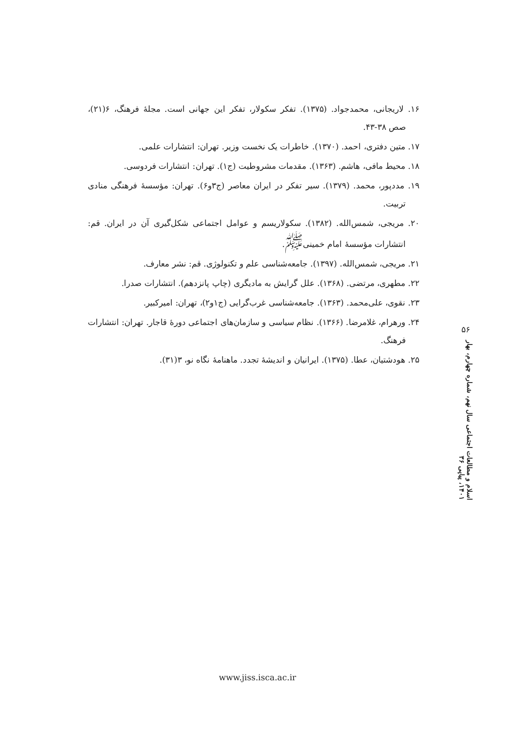۱۶. لاریجانی، محمدجواد. (۱۳۷۵). تفکر سکولار، تفکر این جهانی است. مجلهٔ فرهنگ، ۶(۲۱)، صص ۳۸-۴۳.
۱۷. متین دفتری، احمد. (۱۳۷۰). خاطرات یک نخست وزیر. تهران: انتشارات علمی.
۱۸. محیط مافی، هاشم. (۱۳۶۳). مقدمات مشروطیت (ج۱). تهران: انتشارات فردوسی.
۱۹. مددپور، محمد. (۱۳۷۹). سیر تفکر در ایران معاصر (ج۳و۶). تهران: مؤسسهٔ فرهنگی منادی تربیت.
۲۰. مریجی، شمس‌الله. (۱۳۸۲). سکولاریسم و عوامل اجتماعی شکل‌گیری آن در ایران. قم: انتشارات مؤسسهٔ امام خمینی<sup>ﷺ</sup>.
۲۱. مریجی، شمس‌الله. (۱۳۹۷). جامعه‌شناسی علم و تکنولوژی. قم: نشر معارف.
۲۲. مطهری، مرتضی. (۱۳۶۸). علل گرایش به مادیگری (چاپ پانزدهم). انتشارات صدرا.
۲۳. نقوی، علی‌محمد. (۱۳۶۳). جامعه‌شناسی غرب‌گرایی (ج۱و۲)، تهران: امیرکبیر.
۲۴. ورهرام، غلامرضا. (۱۳۶۶). نظام سیاسی و سازمان‌های اجتماعی دورهٔ قاجار. تهران: انتشارات فرهنگ.
۲۵. هودشتیان، عطا. (۱۳۷۵). ایرانیان و اندیشهٔ تجدد. ماهنامهٔ نگاه نو، ۳(۳۱).
۵۶
اسلام و مطالعات اجتماعی سال نهم، شماره چهارم، بهار ۱۴۰۱، پیاپی ۳۶
www.jiss.isca.ac.ir